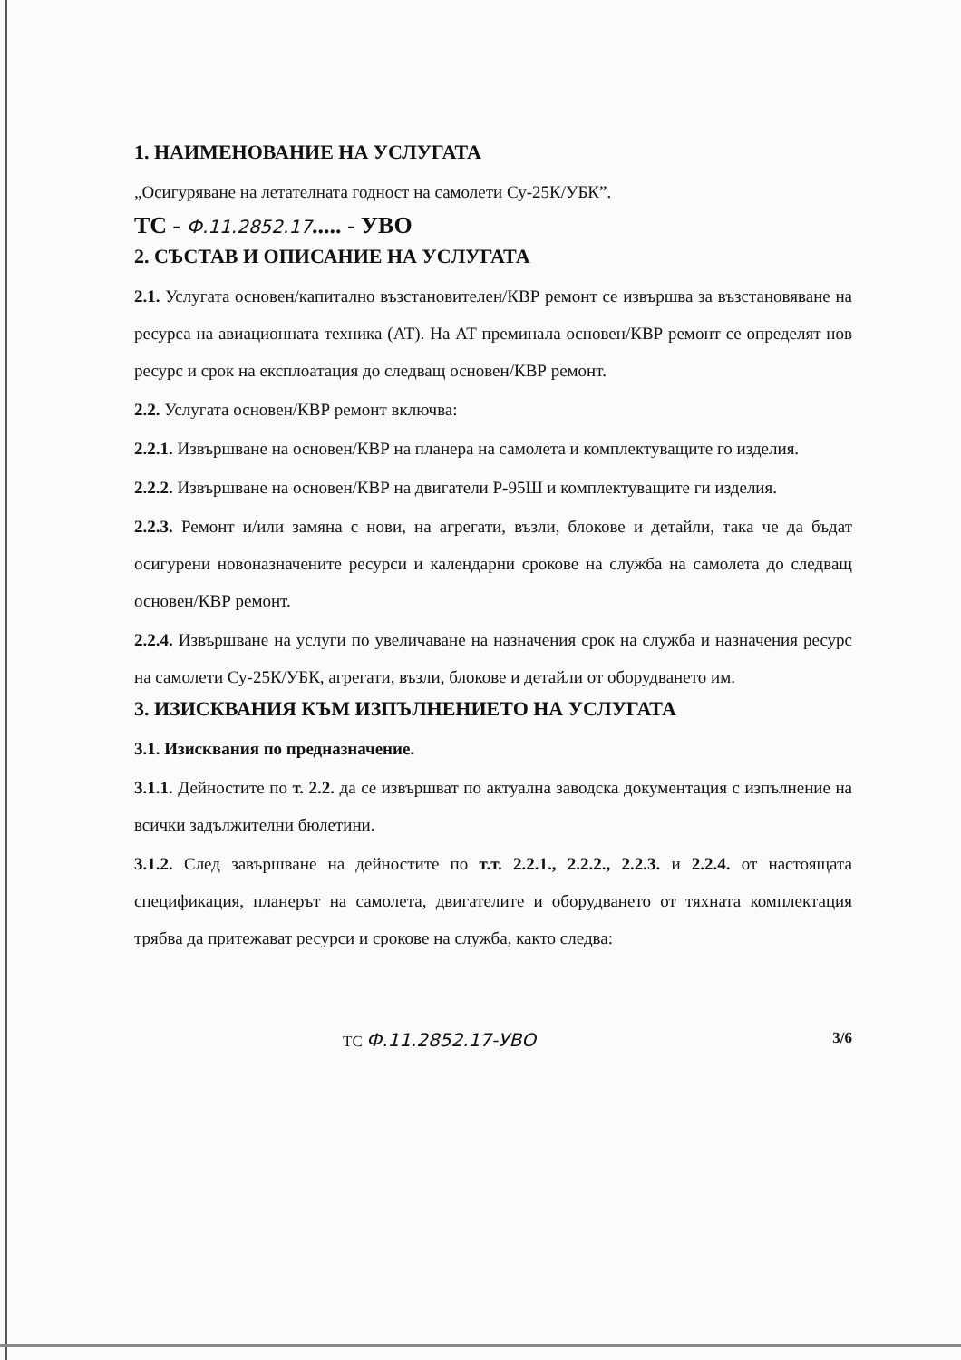1. НАИМЕНОВАНИЕ НА УСЛУГАТА
„Осигуряване на летателната годност на самолети Су-25К/УБК”.
ТС - Ф.11.2852.17..... - УВО
2. СЪСТАВ И ОПИСАНИЕ НА УСЛУГАТА
2.1. Услугата основен/капитално възстановителен/КВР ремонт се извършва за възстановяване на ресурса на авиационната техника (АТ). На АТ преминала основен/КВР ремонт се определят нов ресурс и срок на експлоатация до следващ основен/КВР ремонт.
2.2. Услугата основен/КВР ремонт включва:
2.2.1. Извършване на основен/КВР на планера на самолета и комплектуващите го изделия.
2.2.2. Извършване на основен/КВР на двигатели Р-95Ш и комплектуващите ги изделия.
2.2.3. Ремонт и/или замяна с нови, на агрегати, възли, блокове и детайли, така че да бъдат осигурени новоназначените ресурси и календарни срокове на служба на самолета до следващ основен/КВР ремонт.
2.2.4. Извършване на услуги по увеличаване на назначения срок на служба и назначения ресурс на самолети Су-25К/УБК, агрегати, възли, блокове и детайли от оборудването им.
3. ИЗИСКВАНИЯ КЪМ ИЗПЪЛНЕНИЕТО НА УСЛУГАТА
3.1. Изисквания по предназначение.
3.1.1. Дейностите по т. 2.2. да се извършват по актуална заводска документация с изпълнение на всички задължителни бюлетини.
3.1.2. След завършване на дейностите по т.т. 2.2.1., 2.2.2., 2.2.3. и 2.2.4. от настоящата спецификация, планерът на самолета, двигателите и оборудването от тяхната комплектация трябва да притежават ресурси и срокове на служба, както следва:
ТС Ф.11.2852.17-УВО 3/6